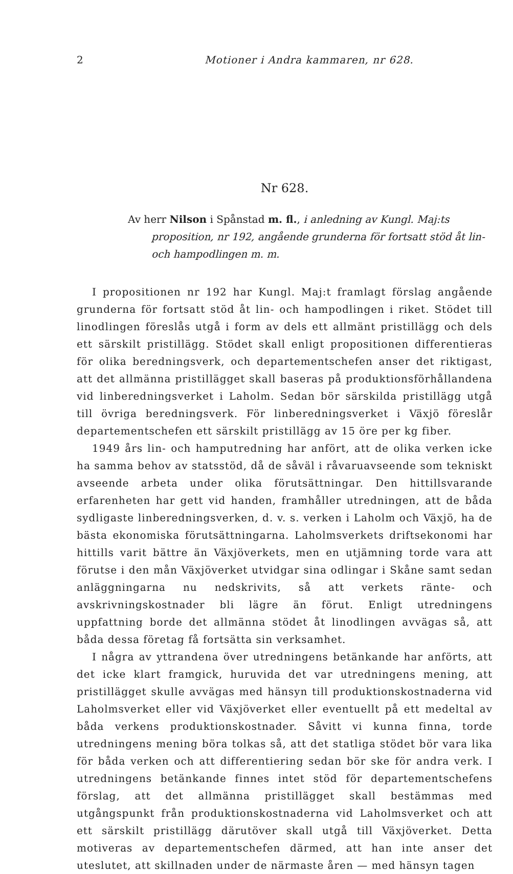2 Motioner i Andra kammaren, nr 628.
Nr 628.
Av herr Nilson i Spånstad m. fl., i anledning av Kungl. Maj:ts proposition, nr 192, angående grunderna för fortsatt stöd åt lin- och hampodlingen m. m.
I propositionen nr 192 har Kungl. Maj:t framlagt förslag angående grunderna för fortsatt stöd åt lin- och hampodlingen i riket. Stödet till linodlingen föreslås utgå i form av dels ett allmänt pristillägg och dels ett särskilt pristillägg. Stödet skall enligt propositionen differentieras för olika beredningsverk, och departementschefen anser det riktigast, att det allmänna pristillägget skall baseras på produktionsförhållandena vid linberedningsverket i Laholm. Sedan bör särskilda pristillägg utgå till övriga beredningsverk. För linberedningsverket i Växjö föreslår departementschefen ett särskilt pristillägg av 15 öre per kg fiber.
1949 års lin- och hamputredning har anfört, att de olika verken icke ha samma behov av statsstöd, då de såväl i råvaruavseende som tekniskt avseende arbeta under olika förutsättningar. Den hittillsvarande erfarenheten har gett vid handen, framhåller utredningen, att de båda sydligaste linberedningsverken, d. v. s. verken i Laholm och Växjö, ha de bästa ekonomiska förutsättningarna. Laholmsverkets driftsekonomi har hittills varit bättre än Växjöverkets, men en utjämning torde vara att förutse i den mån Växjöverket utvidgar sina odlingar i Skåne samt sedan anläggningarna nu nedskrivits, så att verkets ränte- och avskrivningskostnader bli lägre än förut. Enligt utredningens uppfattning borde det allmänna stödet åt linodlingen avvägas så, att båda dessa företag få fortsätta sin verksamhet.
I några av yttrandena över utredningens betänkande har anförts, att det icke klart framgick, huruvida det var utredningens mening, att pristillägget skulle avvägas med hänsyn till produktionskostnaderna vid Laholmsverket eller vid Växjöverket eller eventuellt på ett medeltal av båda verkens produktionskostnader. Såvitt vi kunna finna, torde utredningens mening böra tolkas så, att det statliga stödet bör vara lika för båda verken och att differentiering sedan bör ske för andra verk. I utredningens betänkande finnes intet stöd för departementschefens förslag, att det allmänna pristillägget skall bestämmas med utgångspunkt från produktionskostnaderna vid Laholmsverket och att ett särskilt pristillägg därutöver skall utgå till Växjöverket. Detta motiveras av departementschefen därmed, att han inte anser det uteslutet, att skillnaden under de närmaste åren — med hänsyn tagen